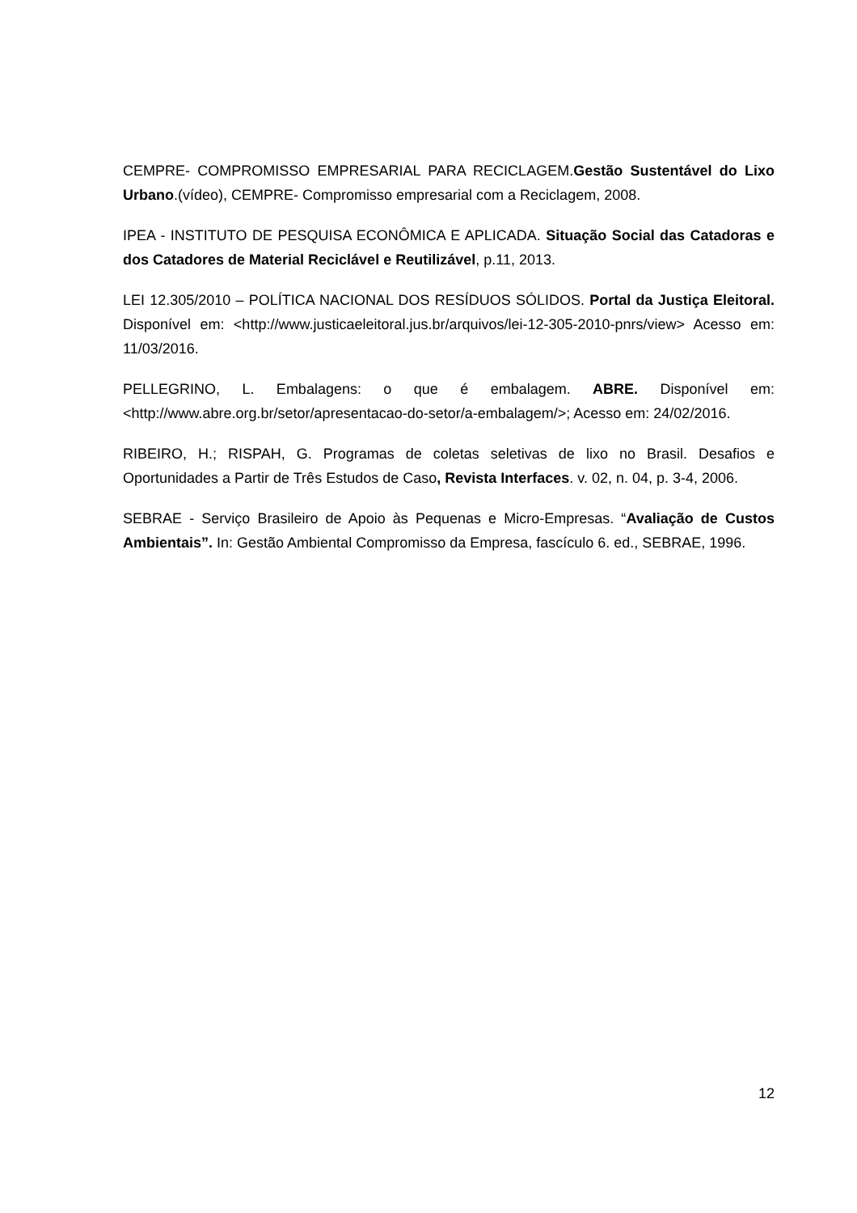CEMPRE- COMPROMISSO EMPRESARIAL PARA RECICLAGEM.Gestão Sustentável do Lixo Urbano.(vídeo), CEMPRE- Compromisso empresarial com a Reciclagem, 2008.
IPEA - INSTITUTO DE PESQUISA ECONÔMICA E APLICADA. Situação Social das Catadoras e dos Catadores de Material Reciclável e Reutilizável, p.11, 2013.
LEI 12.305/2010 – POLÍTICA NACIONAL DOS RESÍDUOS SÓLIDOS. Portal da Justiça Eleitoral. Disponível em: <http://www.justicaeleitoral.jus.br/arquivos/lei-12-305-2010-pnrs/view> Acesso em: 11/03/2016.
PELLEGRINO, L. Embalagens: o que é embalagem. ABRE. Disponível em: <http://www.abre.org.br/setor/apresentacao-do-setor/a-embalagem/>; Acesso em: 24/02/2016.
RIBEIRO, H.; RISPAH, G. Programas de coletas seletivas de lixo no Brasil. Desafios e Oportunidades a Partir de Três Estudos de Caso, Revista Interfaces. v. 02, n. 04, p. 3-4, 2006.
SEBRAE - Serviço Brasileiro de Apoio às Pequenas e Micro-Empresas. “Avaliação de Custos Ambientais”. In: Gestão Ambiental Compromisso da Empresa, fascículo 6. ed., SEBRAE, 1996.
12